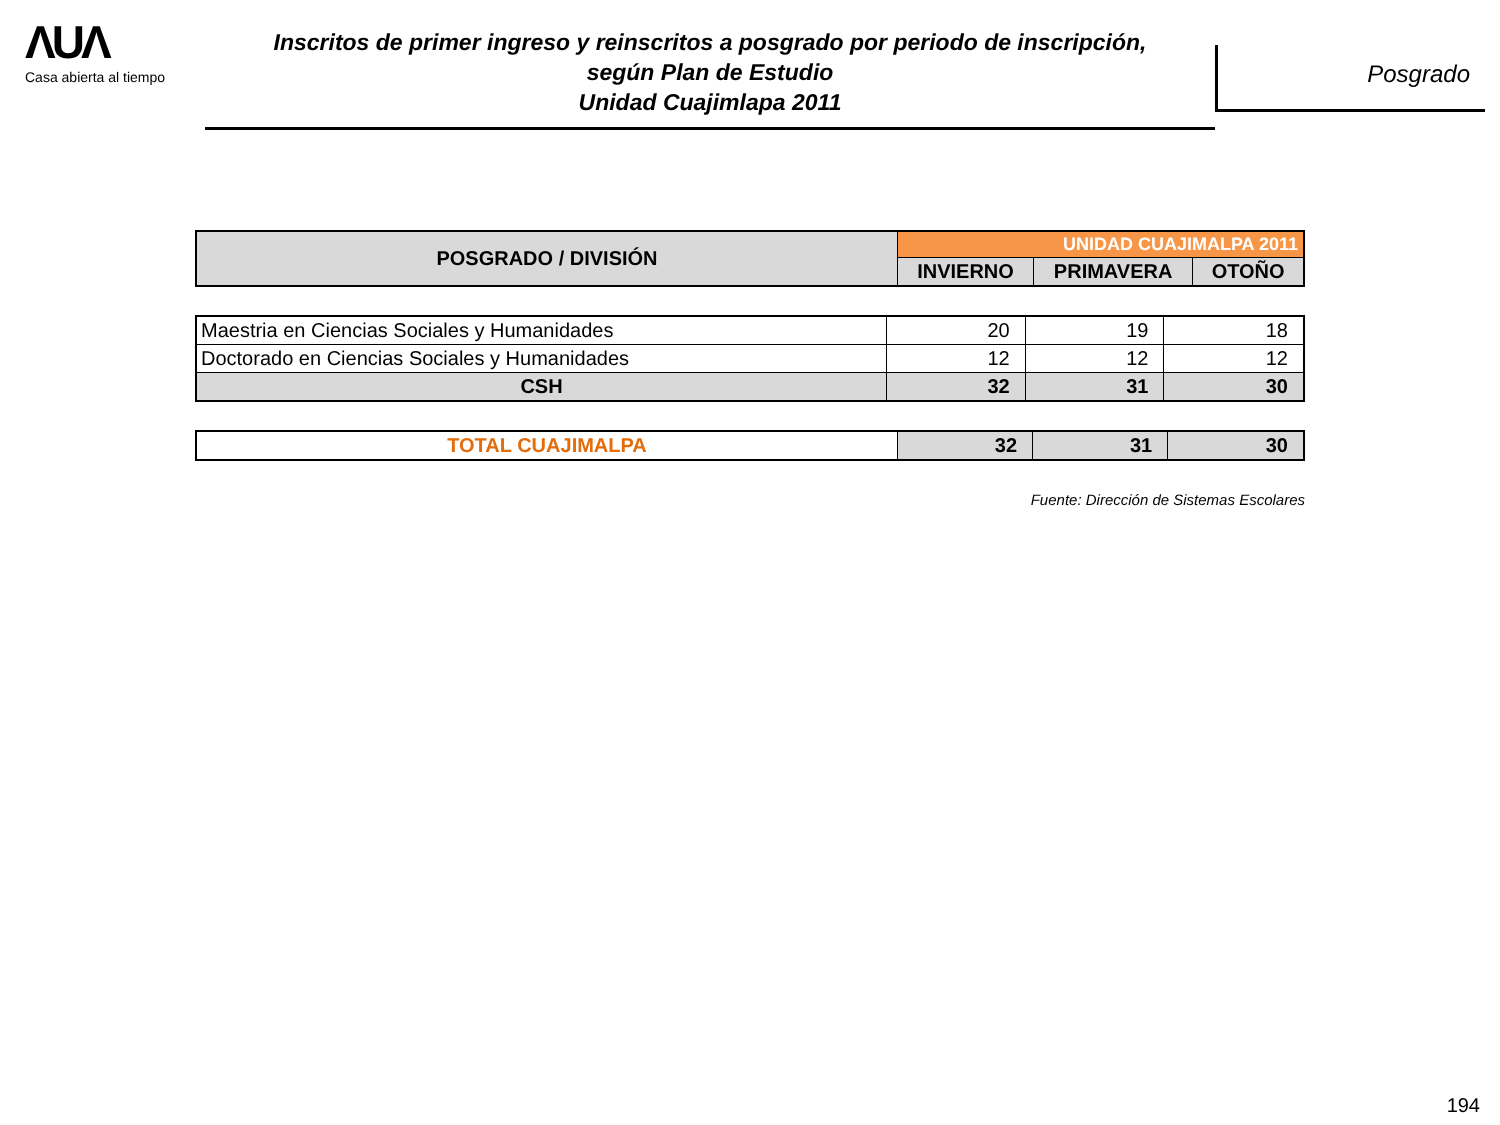ΛUΛ
Casa abierta al tiempo
Inscritos de primer ingreso y reinscritos a posgrado por periodo de inscripción,
según Plan de Estudio
Unidad Cuajimlapa 2011
Posgrado
| POSGRADO / DIVISIÓN | UNIDAD CUAJIMALPA 2011 | | |
| --- | --- | --- | --- |
| | INVIERNO | PRIMAVERA | OTOÑO |
| Maestria en Ciencias Sociales y Humanidades | 20 | 19 | 18 |
| Doctorado en Ciencias Sociales y Humanidades | 12 | 12 | 12 |
| CSH | 32 | 31 | 30 |
| TOTAL CUAJIMALPA | 32 | 31 | 30 |
Fuente: Dirección de Sistemas Escolares
194